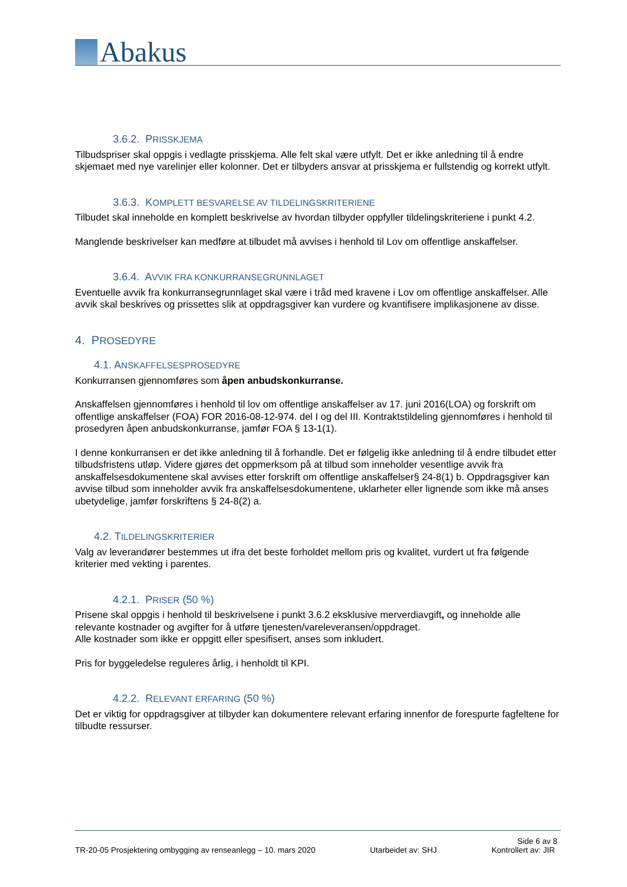Abakus
3.6.2. PRISSKJEMA
Tilbudspriser skal oppgis i vedlagte prisskjema. Alle felt skal være utfylt. Det er ikke anledning til å endre skjemaet med nye varelinjer eller kolonner. Det er tilbyders ansvar at prisskjema er fullstendig og korrekt utfylt.
3.6.3. KOMPLETT BESVARELSE AV TILDELINGSKRITERIENE
Tilbudet skal inneholde en komplett beskrivelse av hvordan tilbyder oppfyller tildelingskriteriene i punkt 4.2.
Manglende beskrivelser kan medføre at tilbudet må avvises i henhold til Lov om offentlige anskaffelser.
3.6.4. AVVIK FRA KONKURRANSEGRUNNLAGET
Eventuelle avvik fra konkurransegrunnlaget skal være i tråd med kravene i Lov om offentlige anskaffelser. Alle avvik skal beskrives og prissettes slik at oppdragsgiver kan vurdere og kvantifisere implikasjonene av disse.
4. PROSEDYRE
4.1. ANSKAFFELSESPROSEDYRE
Konkurransen gjennomføres som åpen anbudskonkurranse.
Anskaffelsen gjennomføres i henhold til lov om offentlige anskaffelser av 17. juni 2016(LOA) og forskrift om offentlige anskaffelser (FOA) FOR 2016-08-12-974. del I og del III. Kontraktstildeling gjennomføres i henhold til prosedyren åpen anbudskonkurranse, jamfør FOA § 13-1(1).
I denne konkurransen er det ikke anledning til å forhandle. Det er følgelig ikke anledning til å endre tilbudet etter tilbudsfristens utløp. Videre gjøres det oppmerksom på at tilbud som inneholder vesentlige avvik fra anskaffelsesdokumentene skal avvises etter forskrift om offentlige anskaffelser§ 24-8(1) b. Oppdragsgiver kan avvise tilbud som inneholder avvik fra anskaffelsesdokumentene, uklarheter eller lignende som ikke må anses ubetydelige, jamfør forskriftens § 24-8(2) a.
4.2. TILDELINGSKRITERIER
Valg av leverandører bestemmes ut ifra det beste forholdet mellom pris og kvalitet, vurdert ut fra følgende kriterier med vekting i parentes.
4.2.1. PRISER (50 %)
Prisene skal oppgis i henhold til beskrivelsene i punkt 3.6.2 eksklusive merverdiavgift, og inneholde alle relevante kostnader og avgifter for å utføre tjenesten/vareleveransen/oppdraget.
Alle kostnader som ikke er oppgitt eller spesifisert, anses som inkludert.
Pris for byggeledelse reguleres årlig, i henholdt til KPI.
4.2.2. RELEVANT ERFARING (50 %)
Det er viktig for oppdragsgiver at tilbyder kan dokumentere relevant erfaring innenfor de forespurte fagfeltene for tilbudte ressurser.
Side 6 av 8
TR-20-05 Prosjektering ombygging av renseanlegg – 10. mars 2020 Utarbeidet av: SHJ Kontrollert av: JIR